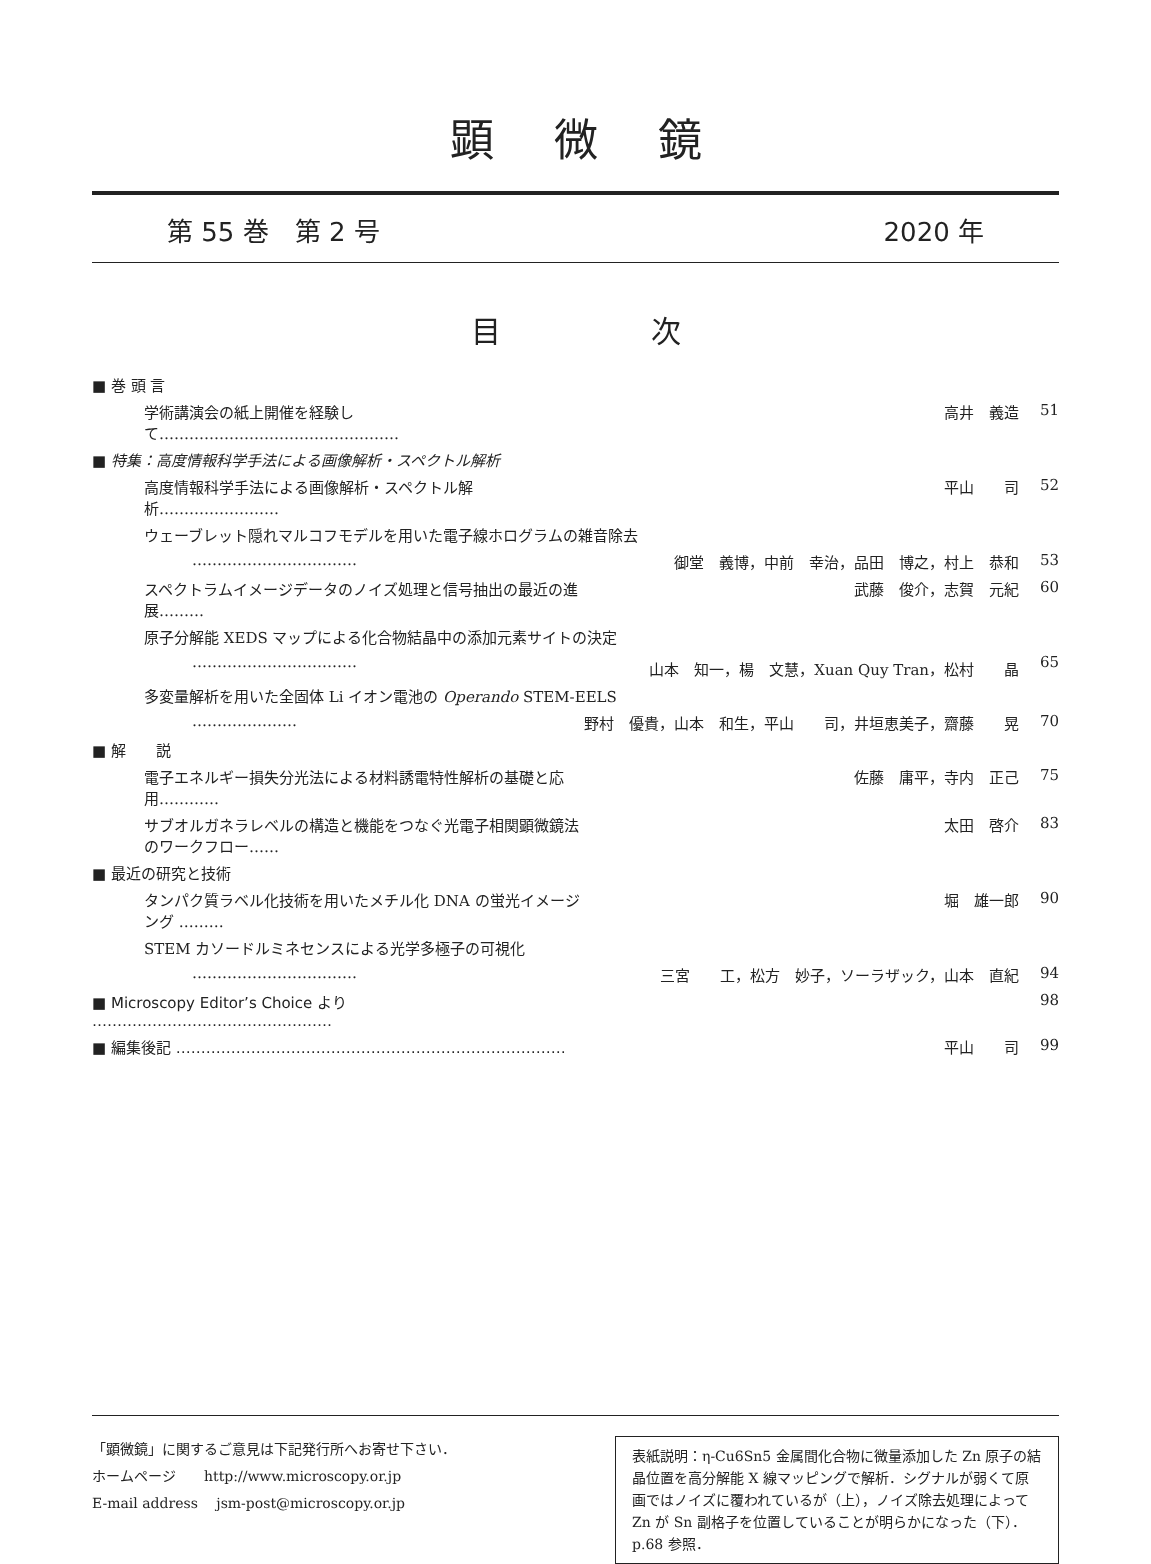顕微鏡
第 55 巻　第 2 号 2020 年
目次
| ■ 巻 頭 言 | | |
| 学術講演会の紙上開催を経験して………………………………………… | 高井 義造 | 51 |
| ■ 特集：高度情報科学手法による画像解析・スペクトル解析 | | |
| 高度情報科学手法による画像解析・スペクトル解析…………………… | 平山 司 | 52 |
| ウェーブレット隠れマルコフモデルを用いた電子線ホログラムの雑音除去 | | |
| …………………………… | 御堂 義博，中前 幸治，品田 博之，村上 恭和 | 53 |
| スペクトラムイメージデータのノイズ処理と信号抽出の最近の進展……… | 武藤 俊介，志賀 元紀 | 60 |
| 原子分解能 XEDS マップによる化合物結晶中の添加元素サイトの決定 | | |
| …………………………… | 山本 知一，楊 文慧，Xuan Quy Tran，松村 晶 | 65 |
| 多変量解析を用いた全固体 Li イオン電池の Operando STEM-EELS | | |
| ………………… | 野村 優貴，山本 和生，平山 司，井垣恵美子，齋藤 晃 | 70 |
| ■ 解 説 | | |
| 電子エネルギー損失分光法による材料誘電特性解析の基礎と応用………… | 佐藤 庸平，寺内 正己 | 75 |
| サブオルガネラレベルの構造と機能をつなぐ光電子相関顕微鏡法のワークフロー…… | 太田 啓介 | 83 |
| ■ 最近の研究と技術 | | |
| タンパク質ラベル化技術を用いたメチル化 DNA の蛍光イメージング ……… | 堀 雄一郎 | 90 |
| STEM カソードルミネセンスによる光学多極子の可視化 | | |
| …………………………… | 三宮 工，松方 妙子，ソーラザック，山本 直紀 | 94 |
| ■ Microscopy Editor’s Choice より ………………………………………… | | 98 |
| ■ 編集後記 …………………………………………………………………… | 平山 司 | 99 |
「顕微鏡」に関するご意見は下記発行所へお寄せ下さい．
ホームページ　　http://www.microscopy.or.jp
E-mail address　 jsm-post@microscopy.or.jp
表紙説明：η-Cu6Sn5 金属間化合物に微量添加した Zn 原子の結晶位置を高分解能 X 線マッピングで解析．シグナルが弱くて原画ではノイズに覆われているが（上），ノイズ除去処理によって Zn が Sn 副格子を位置していることが明らかになった（下）．p.68 参照．